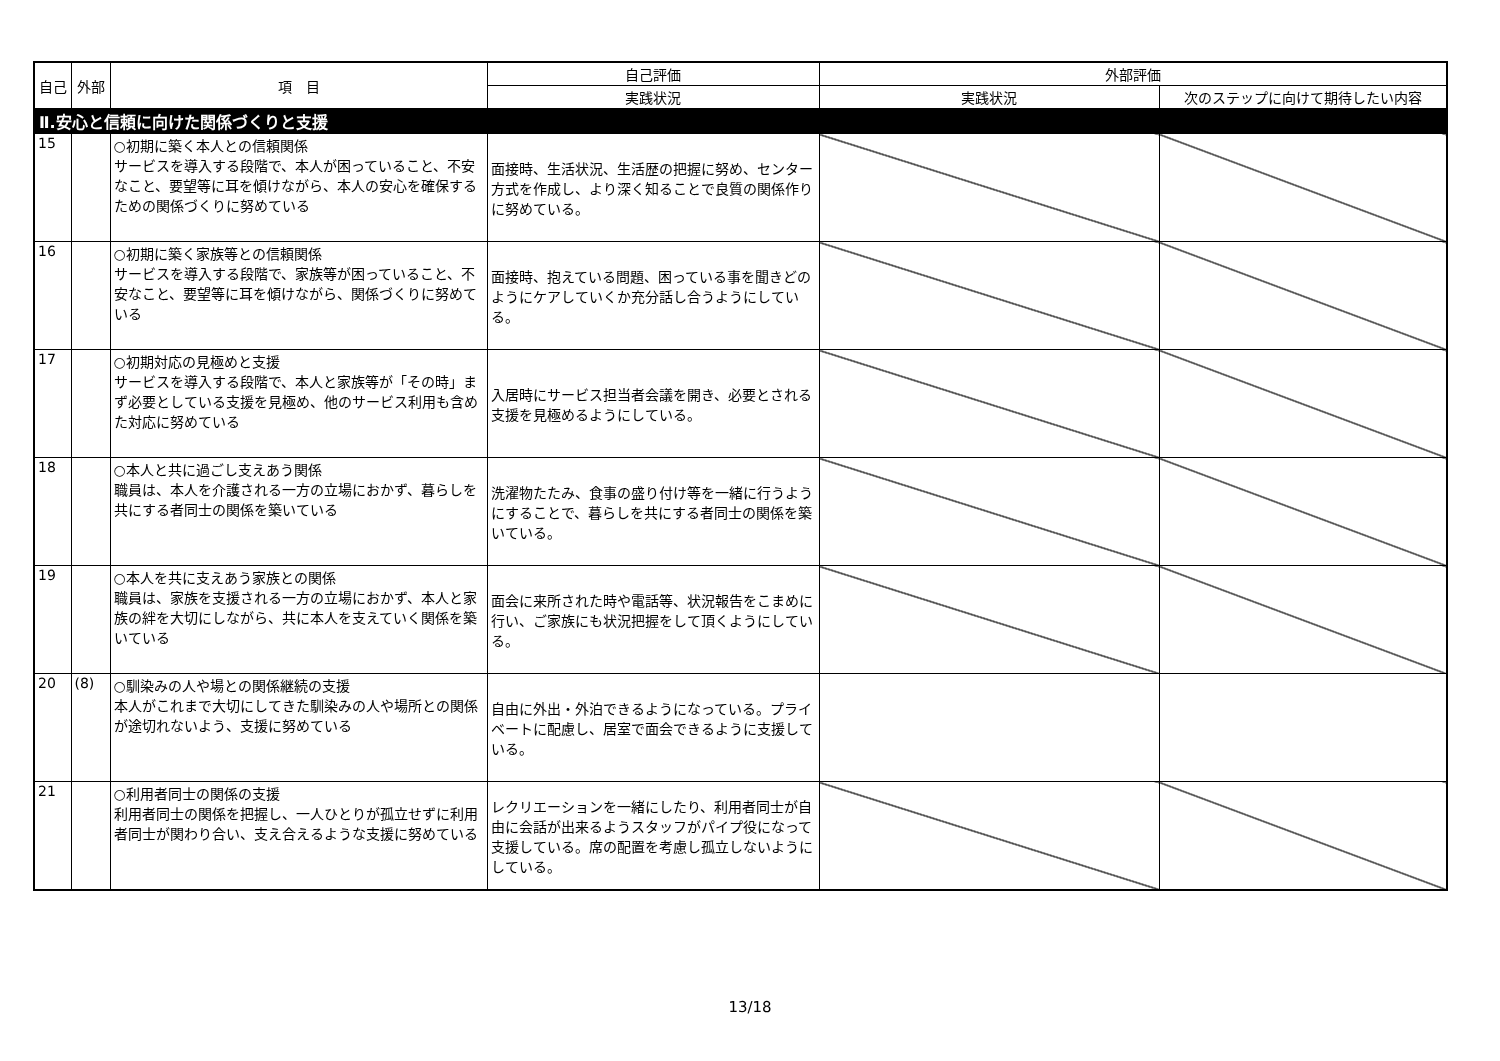| 自己 | 外部 | 項 目 | 自己評価 | 外部評価 | |
| --- | --- | --- | --- | --- | --- |
| | | | 実践状況 | 実践状況 | 次のステップに向けて期待したい内容 |
| Ⅱ.安心と信頼に向けた関係づくりと支援 | | | | | |
| 15 | | ○初期に築く本人との信頼関係 サービスを導入する段階で、本人が困っていること、不安なこと、要望等に耳を傾けながら、本人の安心を確保するための関係づくりに努めている | 面接時、生活状況、生活歴の把握に努め、センター方式を作成し、より深く知ることで良質の関係作りに努めている。 | | |
| 16 | | ○初期に築く家族等との信頼関係 サービスを導入する段階で、家族等が困っていること、不安なこと、要望等に耳を傾けながら、関係づくりに努めている | 面接時、抱えている問題、困っている事を聞きどのようにケアしていくか充分話し合うようにしている。 | | |
| 17 | | ○初期対応の見極めと支援 サービスを導入する段階で、本人と家族等が「その時」まず必要としている支援を見極め、他のサービス利用も含めた対応に努めている | 入居時にサービス担当者会議を開き、必要とされる支援を見極めるようにしている。 | | |
| 18 | | ○本人と共に過ごし支えあう関係 職員は、本人を介護される一方の立場におかず、暮らしを共にする者同士の関係を築いている | 洗濯物たたみ、食事の盛り付け等を一緒に行うようにすることで、暮らしを共にする者同士の関係を築いている。 | | |
| 19 | | ○本人を共に支えあう家族との関係 職員は、家族を支援される一方の立場におかず、本人と家族の絆を大切にしながら、共に本人を支えていく関係を築いている | 面会に来所された時や電話等、状況報告をこまめに行い、ご家族にも状況把握をして頂くようにしている。 | | |
| 20 | (8) | ○馴染みの人や場との関係継続の支援 本人がこれまで大切にしてきた馴染みの人や場所との関係が途切れないよう、支援に努めている | 自由に外出・外泊できるようになっている。プライベートに配慮し、居室で面会できるように支援している。 | | |
| 21 | | ○利用者同士の関係の支援 利用者同士の関係を把握し、一人ひとりが孤立せずに利用者同士が関わり合い、支え合えるような支援に努めている | レクリエーションを一緒にしたり、利用者同士が自由に会話が出来るようスタッフがパイプ役になって支援している。席の配置を考慮し孤立しないようにしている。 | | |
13/18